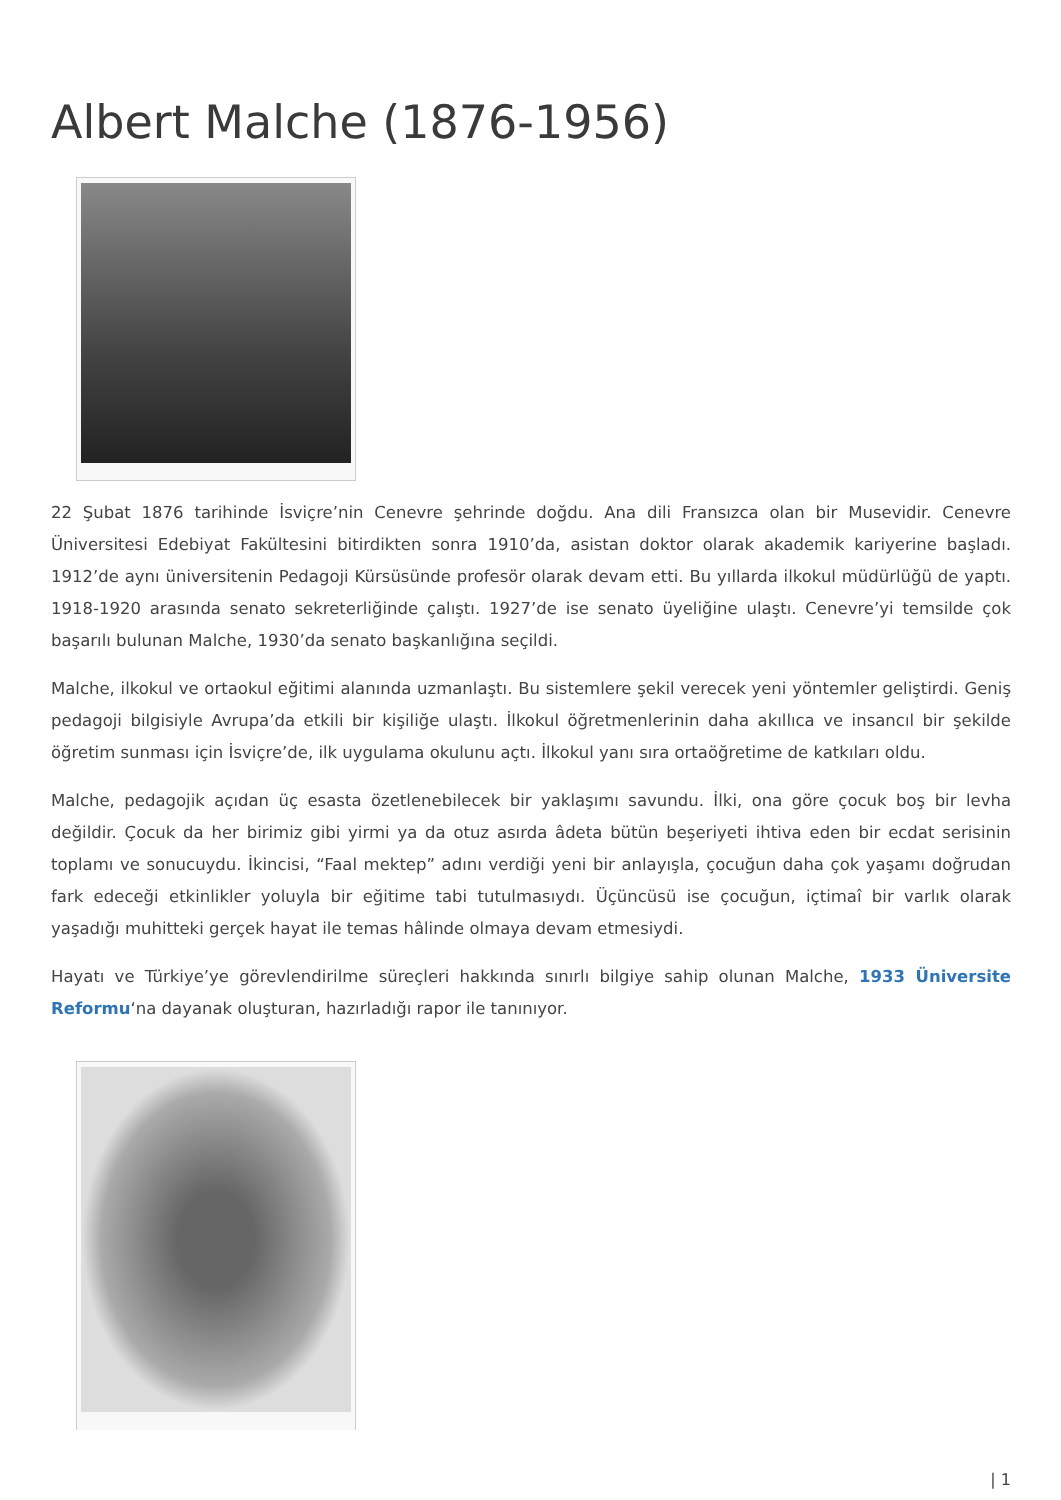Albert Malche (1876-1956)
22 Şubat 1876 tarihinde İsviçre’nin Cenevre şehrinde doğdu. Ana dili Fransızca olan bir Musevidir. Cenevre Üniversitesi Edebiyat Fakültesini bitirdikten sonra 1910’da, asistan doktor olarak akademik kariyerine başladı. 1912’de aynı üniversitenin Pedagoji Kürsüsünde profesör olarak devam etti. Bu yıllarda ilkokul müdürlüğü de yaptı. 1918-1920 arasında senato sekreterliğinde çalıştı. 1927’de ise senato üyeliğine ulaştı. Cenevre’yi temsilde çok başarılı bulunan Malche, 1930’da senato başkanlığına seçildi.
Malche, ilkokul ve ortaokul eğitimi alanında uzmanlaştı. Bu sistemlere şekil verecek yeni yöntemler geliştirdi. Geniş pedagoji bilgisiyle Avrupa’da etkili bir kişiliğe ulaştı. İlkokul öğretmenlerinin daha akıllıca ve insancıl bir şekilde öğretim sunması için İsviçre’de, ilk uygulama okulunu açtı. İlkokul yanı sıra ortaöğretime de katkıları oldu.
Malche, pedagojik açıdan üç esasta özetlenebilecek bir yaklaşımı savundu. İlki, ona göre çocuk boş bir levha değildir. Çocuk da her birimiz gibi yirmi ya da otuz asırda âdeta bütün beşeriyeti ihtiva eden bir ecdat serisinin toplamı ve sonucuydu. İkincisi, “Faal mektep” adını verdiği yeni bir anlayışla, çocuğun daha çok yaşamı doğrudan fark edeceği etkinlikler yoluyla bir eğitime tabi tutulmasıydı. Üçüncüsü ise çocuğun, içtimaî bir varlık olarak yaşadığı muhitteki gerçek hayat ile temas hâlinde olmaya devam etmesiydi.
Hayatı ve Türkiye’ye görevlendirilme süreçleri hakkında sınırlı bilgiye sahip olunan Malche, 1933 Üniversite Reformu‘na dayanak oluşturan, hazırladığı rapor ile tanınıyor.
| 1